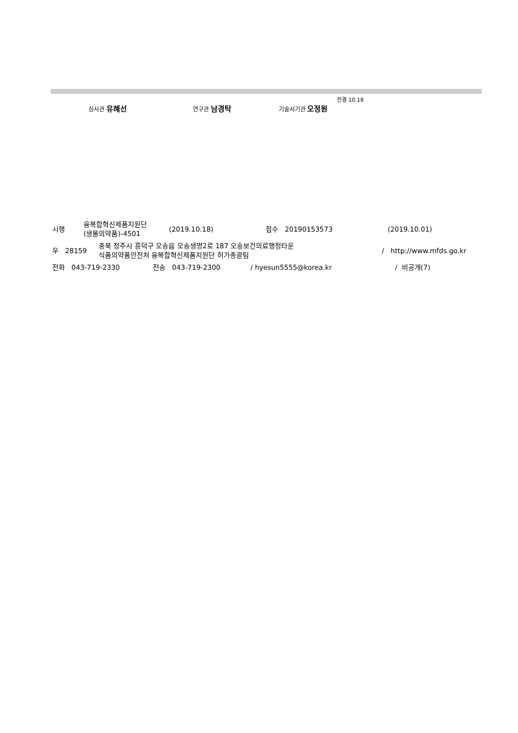전결 10.18
심사관 유혜선 연구관 남경탁 기술서기관 오정원
시행 융복합혁신제품지원단
(생물의약품)-4501 (2019.10.18) 접수 20190153573 (2019.10.01)
우 28159 충북 청주시 흥덕구 오송읍 오송생명2로 187 오송보건의료행정타운
식품의약품안전처 융복합혁신제품지원단 허가총괄팀 / http://www.mfds.go.kr
전화 043-719-2330 전송 043-719-2300 / hyesun5555@korea.kr / 비공개(7)